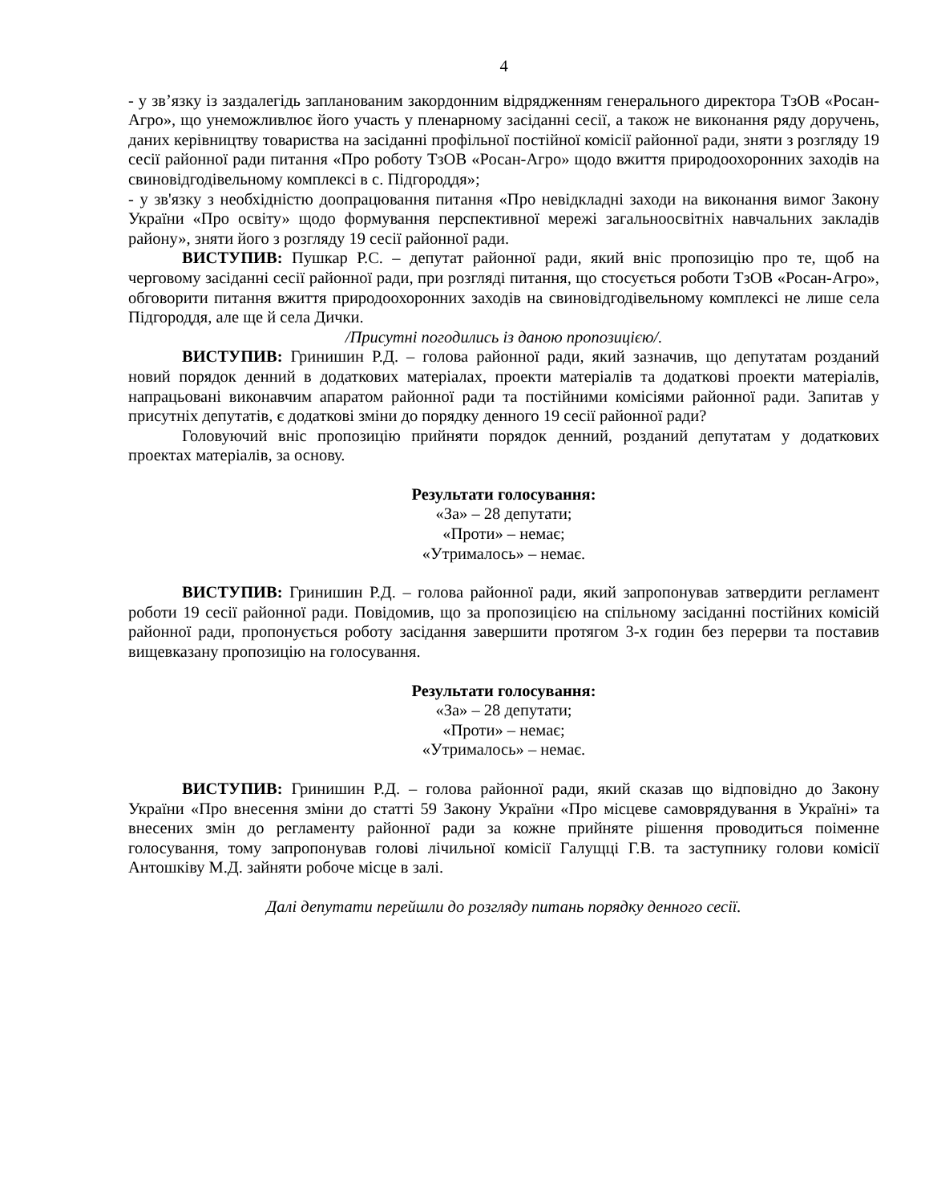4
- у зв’язку із заздалегідь запланованим закордонним відрядженням генерального директора ТзОВ «Росан-Агро», що унеможливлює його участь у пленарному засіданні сесії, а також не виконання ряду доручень, даних керівництву товариства на засіданні профільної постійної комісії районної ради, зняти з розгляду 19 сесії районної ради питання «Про роботу ТзОВ «Росан-Агро» щодо вжиття природоохоронних заходів на свиновідгодівельному комплексі в с. Підгороддя»;
- у зв'язку з необхідністю доопрацювання питання «Про невідкладні заходи на виконання вимог Закону України «Про освіту» щодо формування перспективної мережі загальноосвітніх навчальних закладів району», зняти його з розгляду 19 сесії районної ради.
ВИСТУПИВ: Пушкар Р.С. – депутат районної ради, який вніс пропозицію про те, щоб на черговому засіданні сесії районної ради, при розгляді питання, що стосується роботи ТзОВ «Росан-Агро», обговорити питання вжиття природоохоронних заходів на свиновідгодівельному комплексі не лише села Підгороддя, але ще й села Дички.
/Присутні погодились із даною пропозицією/.
ВИСТУПИВ: Гринишин Р.Д. – голова районної ради, який зазначив, що депутатам розданий новий порядок денний в додаткових матеріалах, проекти матеріалів та додаткові проекти матеріалів, напрацьовані виконавчим апаратом районної ради та постійними комісіями районної ради. Запитав у присутніх депутатів, є додаткові зміни до порядку денного 19 сесії районної ради?
Головуючий вніс пропозицію прийняти порядок денний, розданий депутатам у додаткових проектах матеріалів, за основу.
Результати голосування:
«За» – 28 депутати;
«Проти» – немає;
«Утрималось» – немає.
ВИСТУПИВ: Гринишин Р.Д. – голова районної ради, який запропонував затвердити регламент роботи 19 сесії районної ради. Повідомив, що за пропозицією на спільному засіданні постійних комісій районної ради, пропонується роботу засідання завершити протягом 3-х годин без перерви та поставив вищевказану пропозицію на голосування.
Результати голосування:
«За» – 28 депутати;
«Проти» – немає;
«Утрималось» – немає.
ВИСТУПИВ: Гринишин Р.Д. – голова районної ради, який сказав що відповідно до Закону України «Про внесення зміни до статті 59 Закону України «Про місцеве самоврядування в Україні» та внесених змін до регламенту районної ради за кожне прийняте рішення проводиться поіменне голосування, тому запропонував голові лічильної комісії Галущці Г.В. та заступнику голови комісії Антошківу М.Д. зайняти робоче місце в залі.
Далі депутати перейшли до розгляду питань порядку денного сесії.